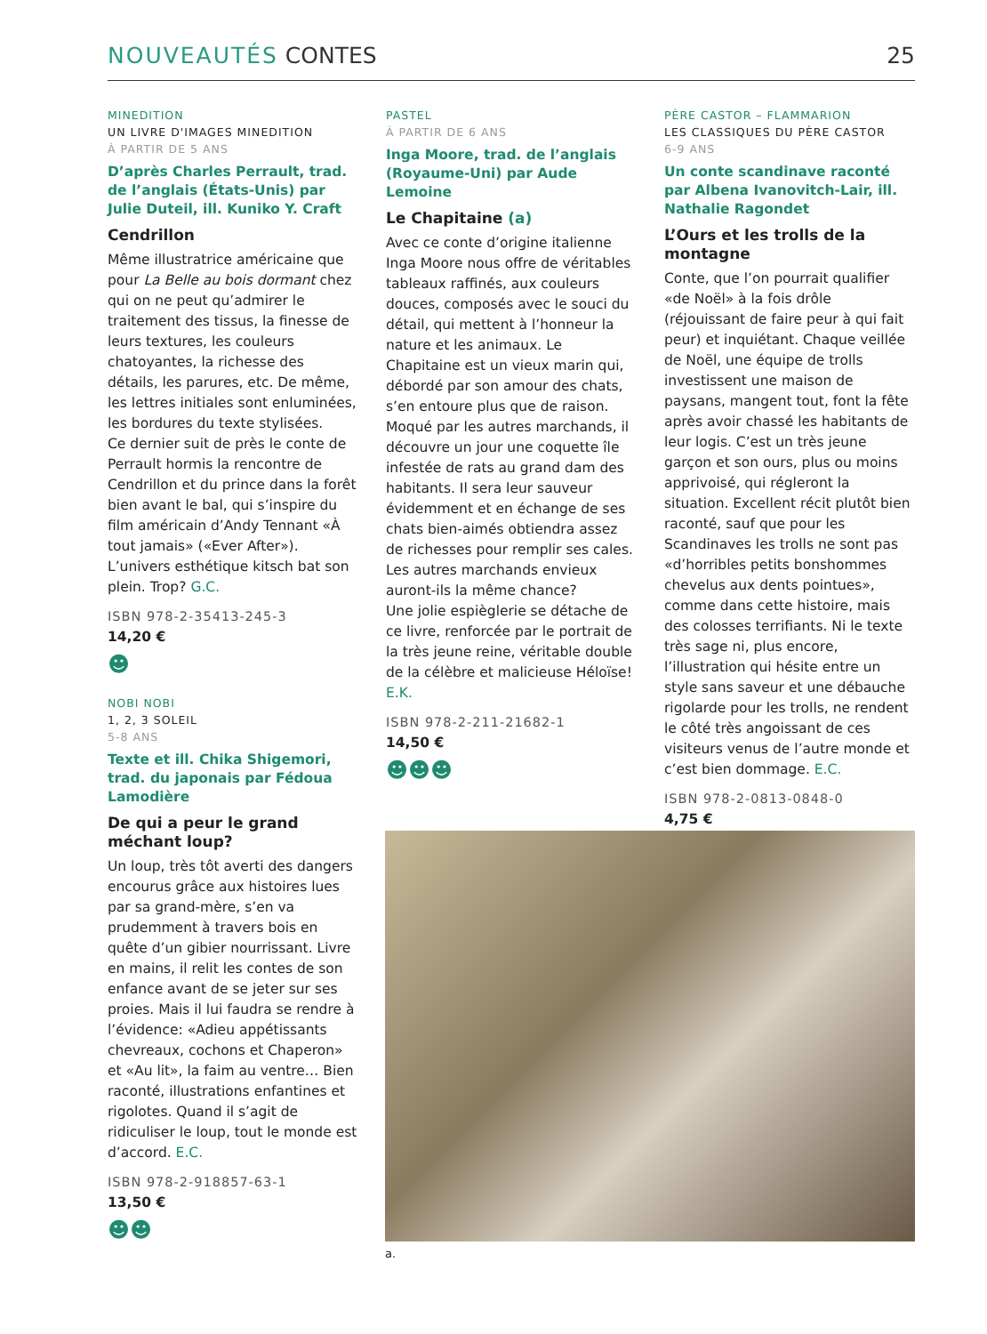NOUVEAUTÉS CONTES 25
MINEDITION
UN LIVRE D'IMAGES MINEDITION
À PARTIR DE 5 ANS
D’après Charles Perrault, trad. de l’anglais (États-Unis) par Julie Duteil, ill. Kuniko Y. Craft
Cendrillon
Même illustratrice américaine que pour La Belle au bois dormant chez qui on ne peut qu’admirer le traitement des tissus, la finesse de leurs textures, les couleurs chatoyantes, la richesse des détails, les parures, etc. De même, les lettres initiales sont enluminées, les bordures du texte stylisées.
Ce dernier suit de près le conte de Perrault hormis la rencontre de Cendrillon et du prince dans la forêt bien avant le bal, qui s’inspire du film américain d’Andy Tennant «À tout jamais» («Ever After»). L’univers esthétique kitsch bat son plein. Trop? G.C.
ISBN 978-2-35413-245-3
14,20 €
☻
NOBI NOBI
1, 2, 3 SOLEIL
5-8 ANS
Texte et ill. Chika Shigemori, trad. du japonais par Fédoua Lamodière
De qui a peur le grand méchant loup?
Un loup, très tôt averti des dangers encourus grâce aux histoires lues par sa grand-mère, s’en va prudemment à travers bois en quête d’un gibier nourrissant. Livre en mains, il relit les contes de son enfance avant de se jeter sur ses proies. Mais il lui faudra se rendre à l’évidence: «Adieu appétissants chevreaux, cochons et Chaperon» et «Au lit», la faim au ventre… Bien raconté, illustrations enfantines et rigolotes. Quand il s’agit de ridiculiser le loup, tout le monde est d’accord. E.C.
ISBN 978-2-918857-63-1
13,50 €
☻☻
PASTEL
À PARTIR DE 6 ANS
Inga Moore, trad. de l’anglais (Royaume-Uni) par Aude Lemoine
Le Chapitaine (a)
Avec ce conte d’origine italienne Inga Moore nous offre de véritables tableaux raffinés, aux couleurs douces, composés avec le souci du détail, qui mettent à l’honneur la nature et les animaux. Le Chapitaine est un vieux marin qui, débordé par son amour des chats, s’en entoure plus que de raison. Moqué par les autres marchands, il découvre un jour une coquette île infestée de rats au grand dam des habitants. Il sera leur sauveur évidemment et en échange de ses chats bien-aimés obtiendra assez de richesses pour remplir ses cales. Les autres marchands envieux auront-ils la même chance?
Une jolie espièglerie se détache de ce livre, renforcée par le portrait de la très jeune reine, véritable double de la célèbre et malicieuse Héloïse! E.K.
ISBN 978-2-211-21682-1
14,50 €
☻☻☻
PÈRE CASTOR – FLAMMARION
LES CLASSIQUES DU PÈRE CASTOR
6-9 ANS
Un conte scandinave raconté par Albena Ivanovitch-Lair, ill. Nathalie Ragondet
L’Ours et les trolls de la montagne
Conte, que l’on pourrait qualifier «de Noël» à la fois drôle (réjouissant de faire peur à qui fait peur) et inquiétant. Chaque veillée de Noël, une équipe de trolls investissent une maison de paysans, mangent tout, font la fête après avoir chassé les habitants de leur logis. C’est un très jeune garçon et son ours, plus ou moins apprivoisé, qui régleront la situation. Excellent récit plutôt bien raconté, sauf que pour les Scandinaves les trolls ne sont pas «d’horribles petits bonshommes chevelus aux dents pointues», comme dans cette histoire, mais des colosses terrifiants. Ni le texte très sage ni, plus encore, l’illustration qui hésite entre un style sans saveur et une débauche rigolarde pour les trolls, ne rendent le côté très angoissant de ces visiteurs venus de l’autre monde et c’est bien dommage. E.C.
ISBN 978-2-0813-0848-0
4,75 €
☻
a.